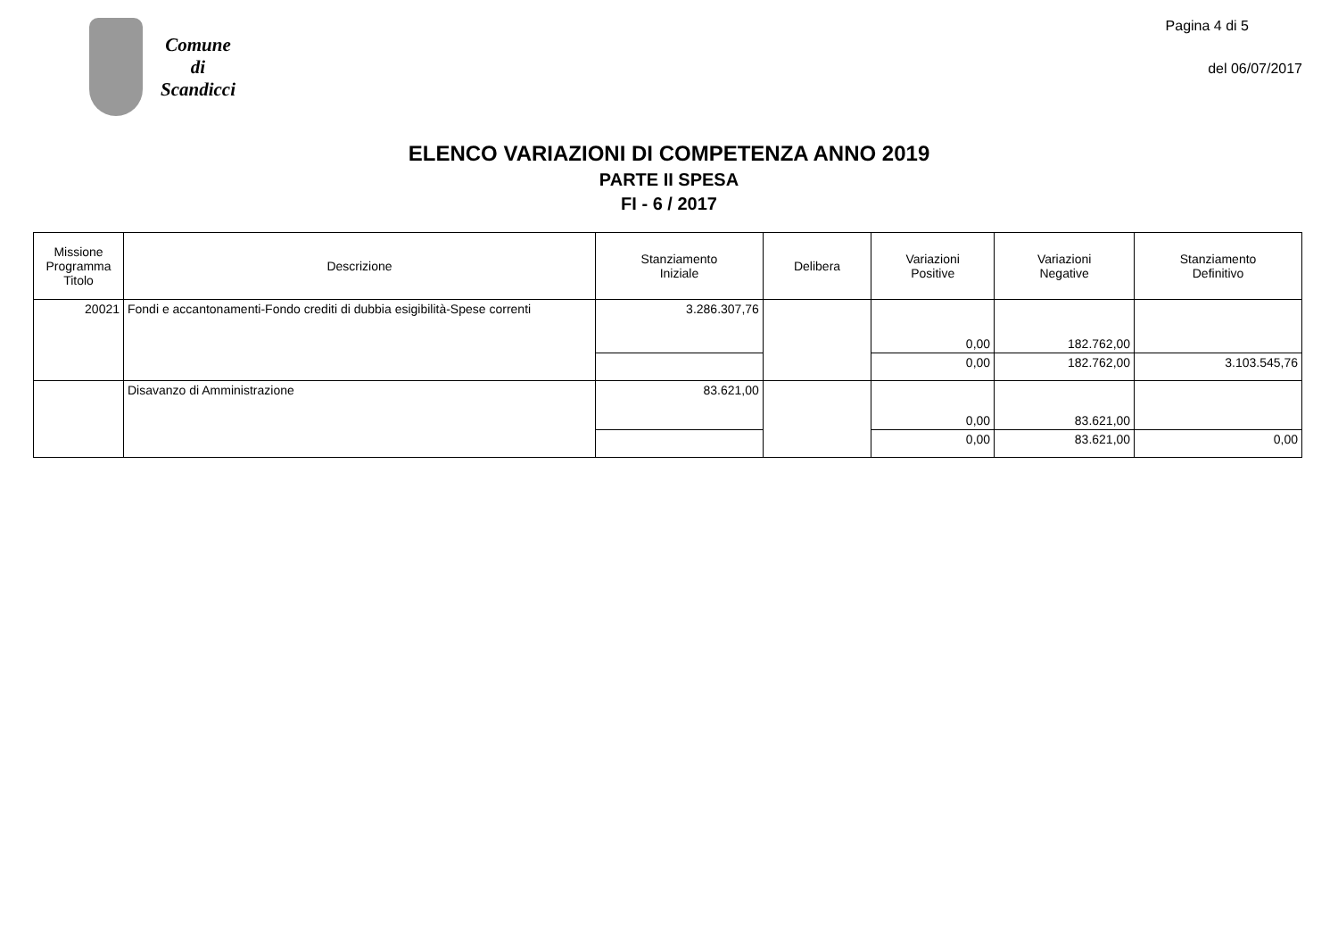Comune
di
Scandicci
Pagina 4 di 5
del 06/07/2017
ELENCO VARIAZIONI DI COMPETENZA ANNO 2019
PARTE II SPESA
FI - 6 / 2017
| Missione Programma Titolo | Descrizione | Stanziamento Iniziale | Delibera | Variazioni Positive | Variazioni Negative | Stanziamento Definitivo |
| --- | --- | --- | --- | --- | --- | --- |
| 20021 | Fondi e accantonamenti-Fondo crediti di dubbia esigibilità-Spese correnti | 3.286.307,76 | | 0,00 | 182.762,00 | |
| | | | | 0,00 | 182.762,00 | 3.103.545,76 |
| | Disavanzo di Amministrazione | 83.621,00 | | 0,00 | 83.621,00 | |
| | | | | 0,00 | 83.621,00 | 0,00 |